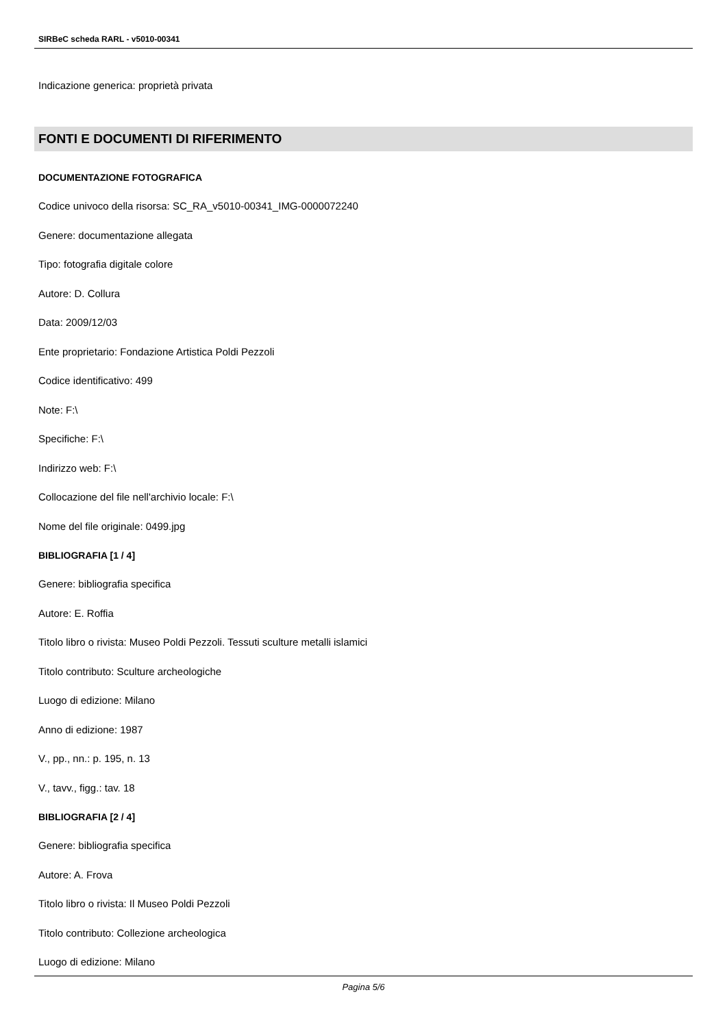SIRBeC scheda RARL - v5010-00341
Indicazione generica: proprietà privata
FONTI E DOCUMENTI DI RIFERIMENTO
DOCUMENTAZIONE FOTOGRAFICA
Codice univoco della risorsa: SC_RA_v5010-00341_IMG-0000072240
Genere: documentazione allegata
Tipo: fotografia digitale colore
Autore: D. Collura
Data: 2009/12/03
Ente proprietario: Fondazione Artistica Poldi Pezzoli
Codice identificativo: 499
Note: F:\
Specifiche: F:\
Indirizzo web: F:\
Collocazione del file nell'archivio locale: F:\
Nome del file originale: 0499.jpg
BIBLIOGRAFIA [1 / 4]
Genere: bibliografia specifica
Autore: E. Roffia
Titolo libro o rivista: Museo Poldi Pezzoli. Tessuti sculture metalli islamici
Titolo contributo: Sculture archeologiche
Luogo di edizione: Milano
Anno di edizione: 1987
V., pp., nn.: p. 195, n. 13
V., tavv., figg.: tav. 18
BIBLIOGRAFIA [2 / 4]
Genere: bibliografia specifica
Autore: A. Frova
Titolo libro o rivista: Il Museo Poldi Pezzoli
Titolo contributo: Collezione archeologica
Luogo di edizione: Milano
Pagina 5/6